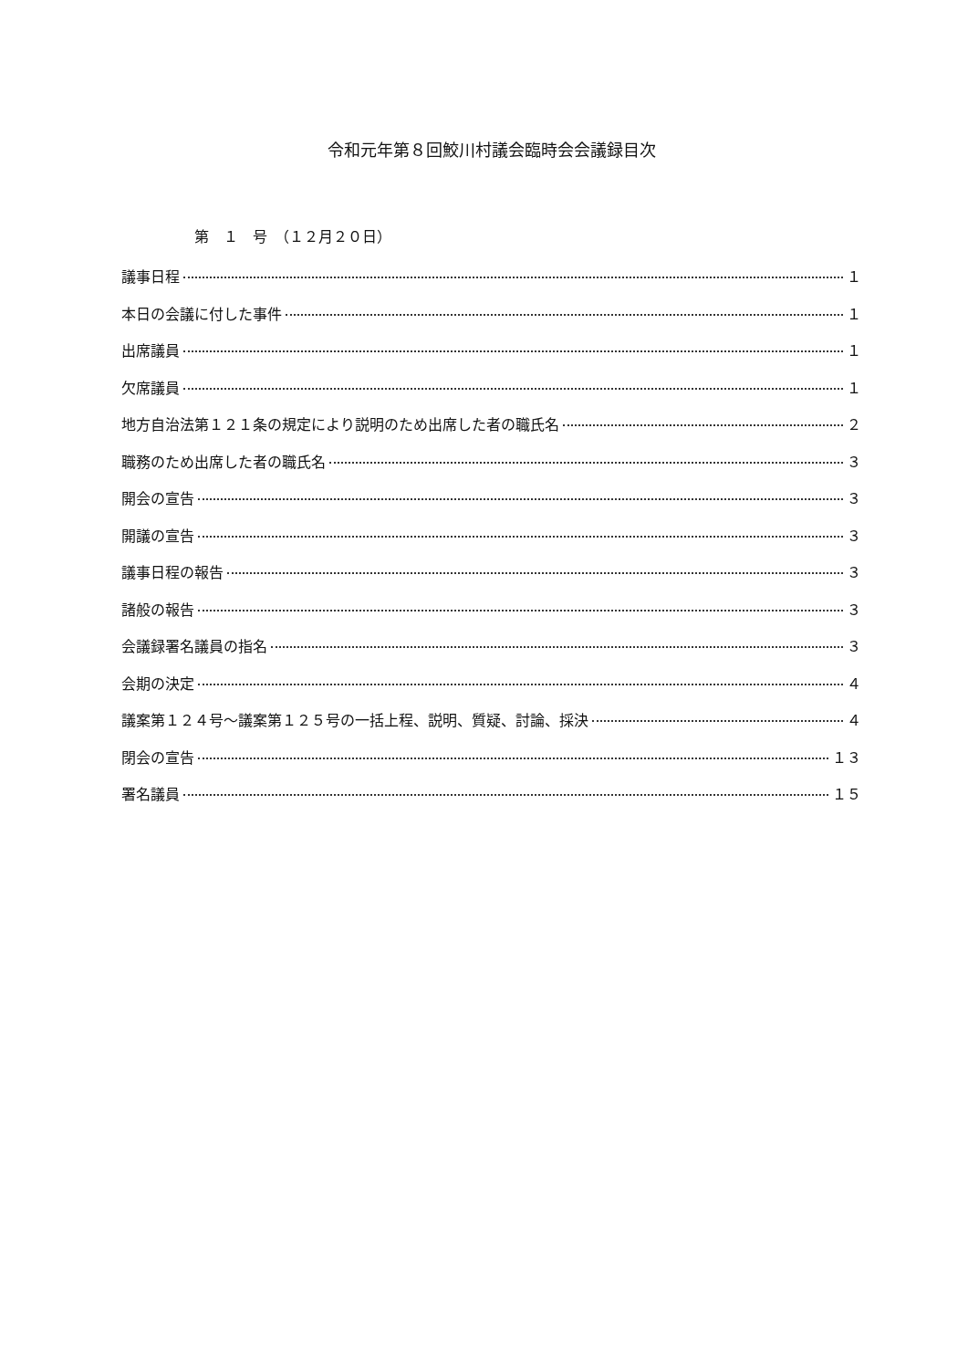令和元年第８回鮫川村議会臨時会会議録目次
第　１　号　（１２月２０日）
議事日程 １
本日の会議に付した事件 １
出席議員 １
欠席議員 １
地方自治法第１２１条の規定により説明のため出席した者の職氏名 ２
職務のため出席した者の職氏名 ３
開会の宣告 ３
開議の宣告 ３
議事日程の報告 ３
諸般の報告 ３
会議録署名議員の指名 ３
会期の決定 ４
議案第１２４号～議案第１２５号の一括上程、説明、質疑、討論、採決 ４
閉会の宣告 １３
署名議員 １５